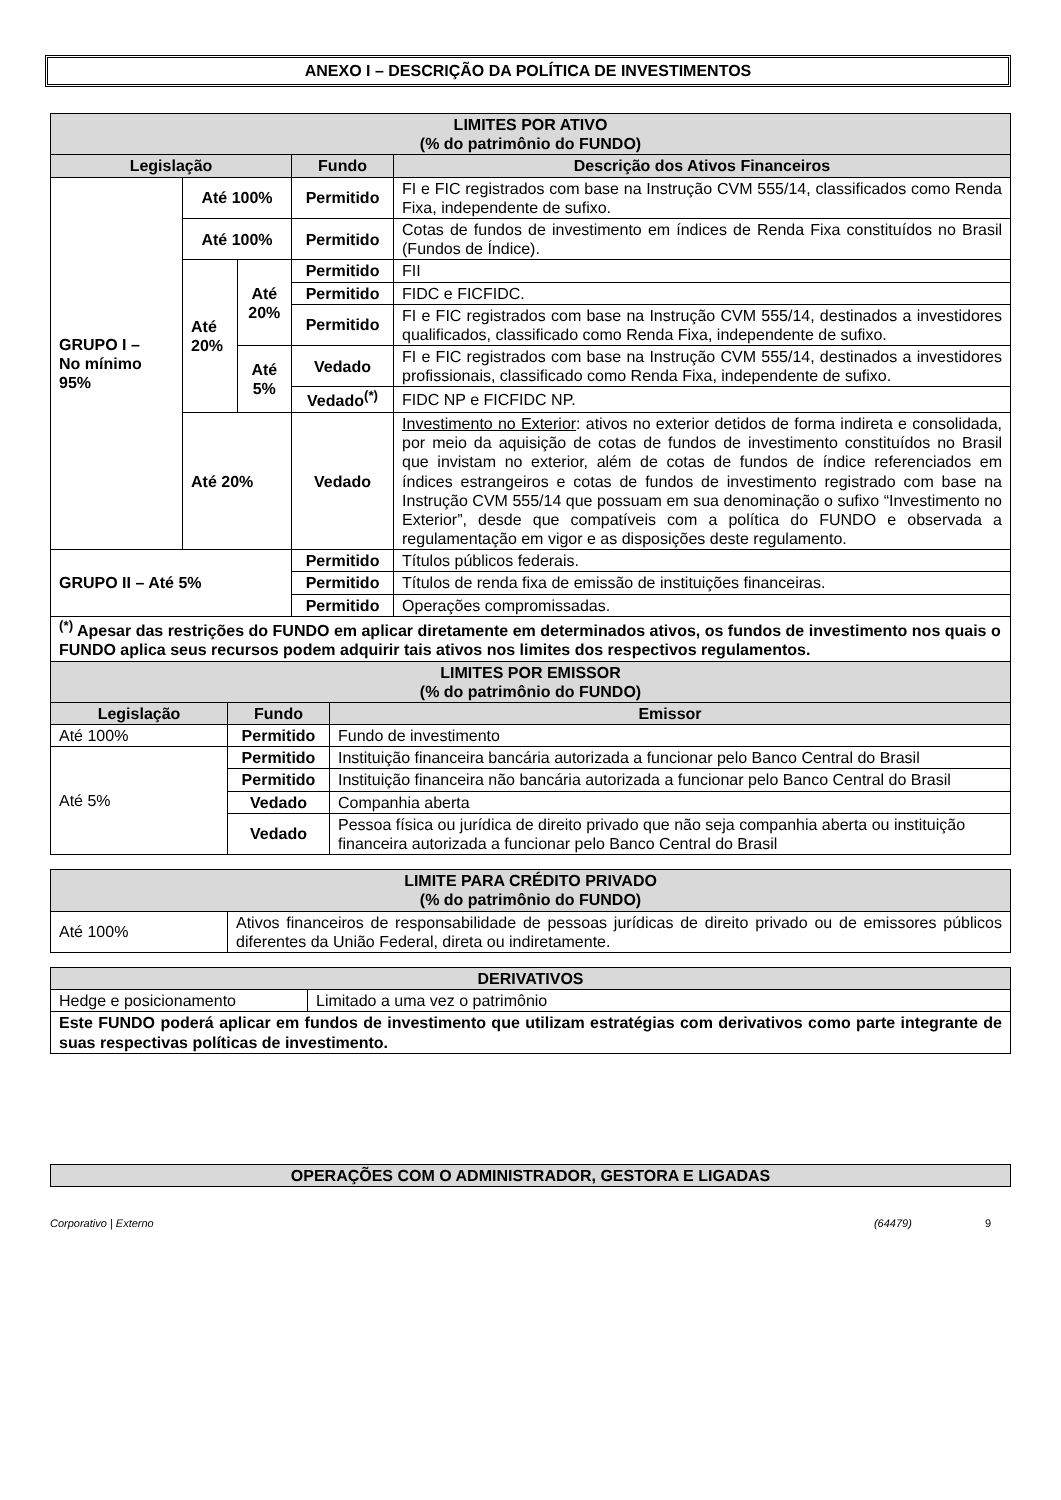ANEXO I – DESCRIÇÃO DA POLÍTICA DE INVESTIMENTOS
| LIMITES POR ATIVO (% do patrimônio do FUNDO) | | | | |
| Legislação | | | Fundo | Descrição dos Ativos Financeiros |
| GRUPO I – No mínimo 95% | Até 100% | | Permitido | FI e FIC registrados com base na Instrução CVM 555/14, classificados como Renda Fixa, independente de sufixo. |
| | Até 100% | | Permitido | Cotas de fundos de investimento em índices de Renda Fixa constituídos no Brasil (Fundos de Índice). |
| | Até 20% | Até 20% | Permitido | FII |
| | | | Permitido | FIDC e FICFIDC. |
| | | | Permitido | FI e FIC registrados com base na Instrução CVM 555/14, destinados a investidores qualificados, classificado como Renda Fixa, independente de sufixo. |
| | | Até 5% | Vedado | FI e FIC registrados com base na Instrução CVM 555/14, destinados a investidores profissionais, classificado como Renda Fixa, independente de sufixo. |
| | | | Vedado<sup>(*)</sup> | FIDC NP e FICFIDC NP. |
| | Até 20% | | Vedado | Investimento no Exterior : ativos no exterior detidos de forma indireta e consolidada, por meio da aquisição de cotas de fundos de investimento constituídos no Brasil que invistam no exterior, além de cotas de fundos de índice referenciados em índices estrangeiros e cotas de fundos de investimento registrado com base na Instrução CVM 555/14 que possuam em sua denominação o sufixo “Investimento no Exterior”, desde que compatíveis com a política do FUNDO e observada a regulamentação em vigor e as disposições deste regulamento. |
| GRUPO II – Até 5% | | | Permitido | Títulos públicos federais. |
| | | | Permitido | Títulos de renda fixa de emissão de instituições financeiras. |
| | | | Permitido | Operações compromissadas. |
| <sup>(*)</sup> Apesar das restrições do FUNDO em aplicar diretamente em determinados ativos, os fundos de investimento nos quais o FUNDO aplica seus recursos podem adquirir tais ativos nos limites dos respectivos regulamentos. | | | | |
| LIMITES POR EMISSOR (% do patrimônio do FUNDO) | | |
| Legislação | Fundo | Emissor |
| Até 100% | Permitido | Fundo de investimento |
| Até 5% | Permitido | Instituição financeira bancária autorizada a funcionar pelo Banco Central do Brasil |
| | Permitido | Instituição financeira não bancária autorizada a funcionar pelo Banco Central do Brasil |
| | Vedado | Companhia aberta |
| | Vedado | Pessoa física ou jurídica de direito privado que não seja companhia aberta ou instituição financeira autorizada a funcionar pelo Banco Central do Brasil |
| LIMITE PARA CRÉDITO PRIVADO (% do patrimônio do FUNDO) | |
| Até 100% | Ativos financeiros de responsabilidade de pessoas jurídicas de direito privado ou de emissores públicos diferentes da União Federal, direta ou indiretamente. |
| DERIVATIVOS | |
| Hedge e posicionamento | Limitado a uma vez o patrimônio |
| Este FUNDO poderá aplicar em fundos de investimento que utilizam estratégias com derivativos como parte integrante de suas respectivas políticas de investimento. | |
| OPERAÇÕES COM O ADMINISTRADOR, GESTORA E LIGADAS |
Corporativo | Externo (64479) 9